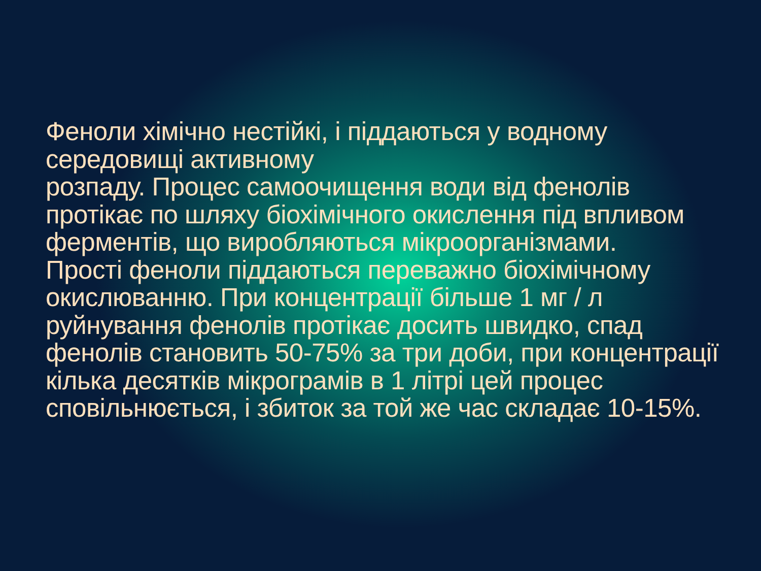Феноли хімічно нестійкі, і піддаються у водному середовищі активному
розпаду. Процес самоочищення води від фенолів протікає по шляху біохімічного окислення під впливом ферментів, що виробляються мікроорганізмами.
Прості феноли піддаються переважно біохімічному окислюванню. При концентрації більше 1 мг / л руйнування фенолів протікає досить швидко, спад фенолів становить 50-75% за три доби, при концентрації кілька десятків мікрограмів в 1 літрі цей процес сповільнюється, і збиток за той же час складає 10-15%.